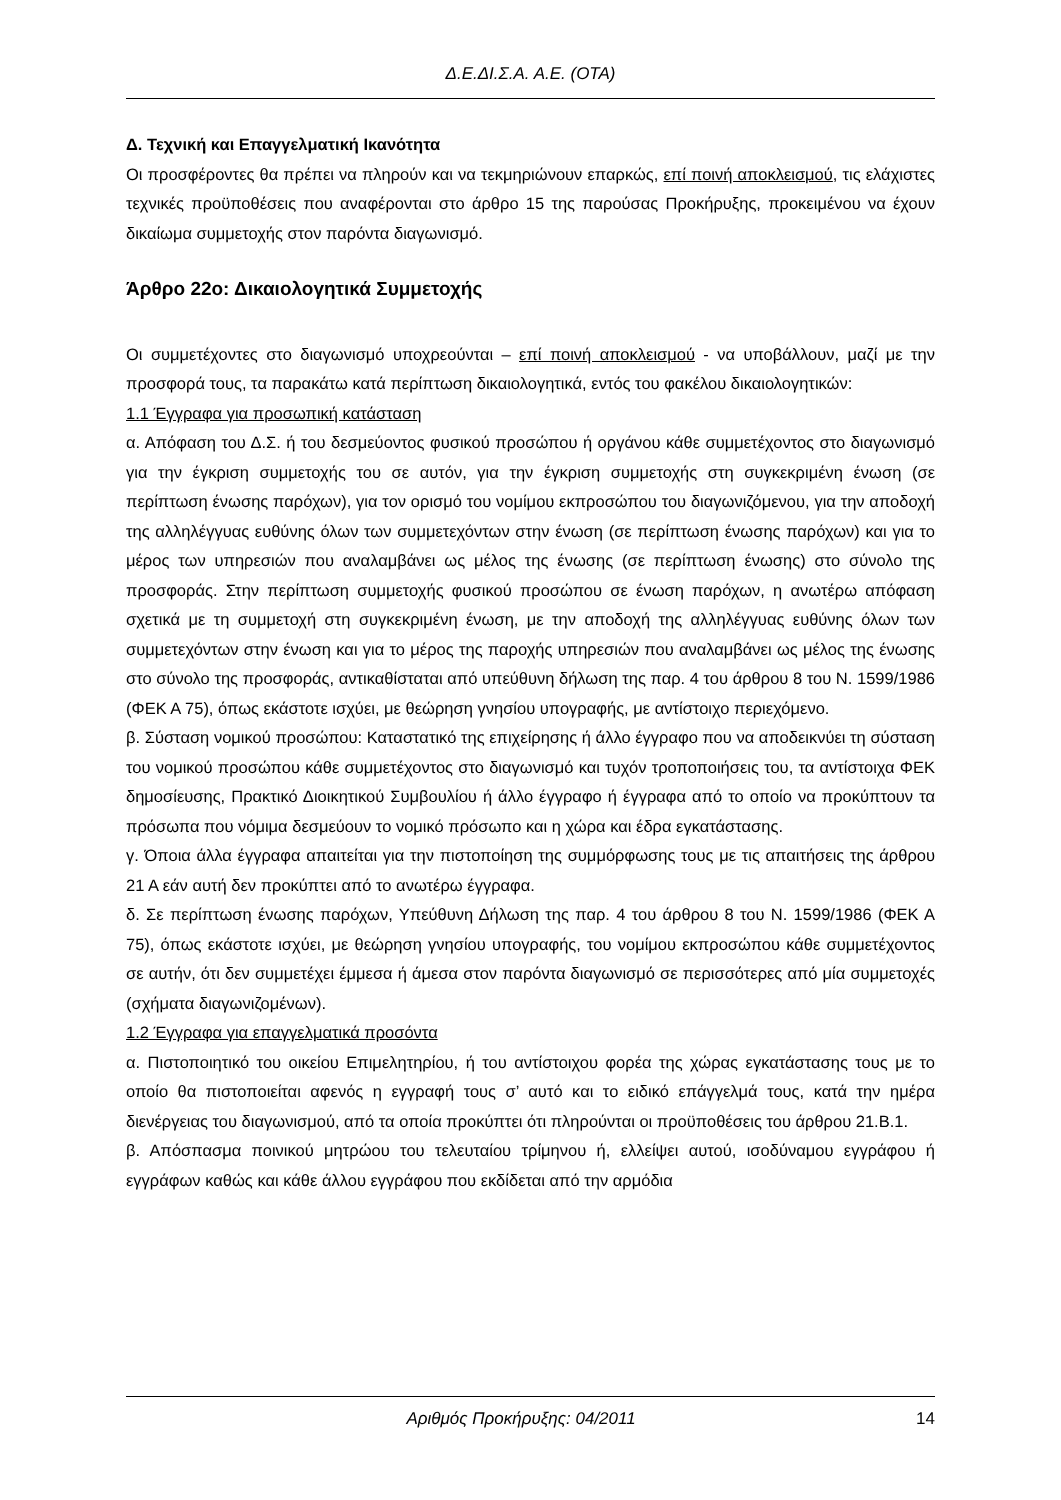Δ.Ε.ΔΙ.Σ.Α. Α.Ε. (ΟΤΑ)
Δ. Τεχνική και Επαγγελματική Ικανότητα
Οι προσφέροντες θα πρέπει να πληρούν και να τεκμηριώνουν επαρκώς, επί ποινή αποκλεισμού, τις ελάχιστες τεχνικές προϋποθέσεις που αναφέρονται στο άρθρο 15 της παρούσας Προκήρυξης, προκειμένου να έχουν δικαίωμα συμμετοχής στον παρόντα διαγωνισμό.
Άρθρο 22ο: Δικαιολογητικά Συμμετοχής
Οι συμμετέχοντες στο διαγωνισμό υποχρεούνται – επί ποινή αποκλεισμού - να υποβάλλουν, μαζί με την προσφορά τους, τα παρακάτω κατά περίπτωση δικαιολογητικά, εντός του φακέλου δικαιολογητικών:
1.1 Έγγραφα για προσωπική κατάσταση
α. Απόφαση του Δ.Σ. ή του δεσμεύοντος φυσικού προσώπου ή οργάνου κάθε συμμετέχοντος στο διαγωνισμό για την έγκριση συμμετοχής του σε αυτόν, για την έγκριση συμμετοχής στη συγκεκριμένη ένωση (σε περίπτωση ένωσης παρόχων), για τον ορισμό του νομίμου εκπροσώπου του διαγωνιζόμενου, για την αποδοχή της αλληλέγγυας ευθύνης όλων των συμμετεχόντων στην ένωση (σε περίπτωση ένωσης παρόχων) και για το μέρος των υπηρεσιών που αναλαμβάνει ως μέλος της ένωσης (σε περίπτωση ένωσης) στο σύνολο της προσφοράς. Στην περίπτωση συμμετοχής φυσικού προσώπου σε ένωση παρόχων, η ανωτέρω απόφαση σχετικά με τη συμμετοχή στη συγκεκριμένη ένωση, με την αποδοχή της αλληλέγγυας ευθύνης όλων των συμμετεχόντων στην ένωση και για το μέρος της παροχής υπηρεσιών που αναλαμβάνει ως μέλος της ένωσης στο σύνολο της προσφοράς, αντικαθίσταται από υπεύθυνη δήλωση της παρ. 4 του άρθρου 8 του Ν. 1599/1986 (ΦΕΚ Α 75), όπως εκάστοτε ισχύει, με θεώρηση γνησίου υπογραφής, με αντίστοιχο περιεχόμενο.
β. Σύσταση νομικού προσώπου: Καταστατικό της επιχείρησης ή άλλο έγγραφο που να αποδεικνύει τη σύσταση του νομικού προσώπου κάθε συμμετέχοντος στο διαγωνισμό και τυχόν τροποποιήσεις του, τα αντίστοιχα ΦΕΚ δημοσίευσης, Πρακτικό Διοικητικού Συμβουλίου ή άλλο έγγραφο ή έγγραφα από το οποίο να προκύπτουν τα πρόσωπα που νόμιμα δεσμεύουν το νομικό πρόσωπο και η χώρα και έδρα εγκατάστασης.
γ. Όποια άλλα έγγραφα απαιτείται για την πιστοποίηση της συμμόρφωσης τους με τις απαιτήσεις της άρθρου 21 Α εάν αυτή δεν προκύπτει από το ανωτέρω έγγραφα.
δ. Σε περίπτωση ένωσης παρόχων, Υπεύθυνη Δήλωση της παρ. 4 του άρθρου 8 του Ν. 1599/1986 (ΦΕΚ Α 75), όπως εκάστοτε ισχύει, με θεώρηση γνησίου υπογραφής, του νομίμου εκπροσώπου κάθε συμμετέχοντος σε αυτήν, ότι δεν συμμετέχει έμμεσα ή άμεσα στον παρόντα διαγωνισμό σε περισσότερες από μία συμμετοχές (σχήματα διαγωνιζομένων).
1.2 Έγγραφα για επαγγελματικά προσόντα
α. Πιστοποιητικό του οικείου Επιμελητηρίου, ή του αντίστοιχου φορέα της χώρας εγκατάστασης τους με το οποίο θα πιστοποιείται αφενός η εγγραφή τους σ’ αυτό και το ειδικό επάγγελμά τους, κατά την ημέρα διενέργειας του διαγωνισμού, από τα οποία προκύπτει ότι πληρούνται οι προϋποθέσεις του άρθρου 21.Β.1.
β. Απόσπασμα ποινικού μητρώου του τελευταίου τρίμηνου ή, ελλείψει αυτού, ισοδύναμου εγγράφου ή εγγράφων καθώς και κάθε άλλου εγγράφου που εκδίδεται από την αρμόδια
Αριθμός Προκήρυξης: 04/2011 14